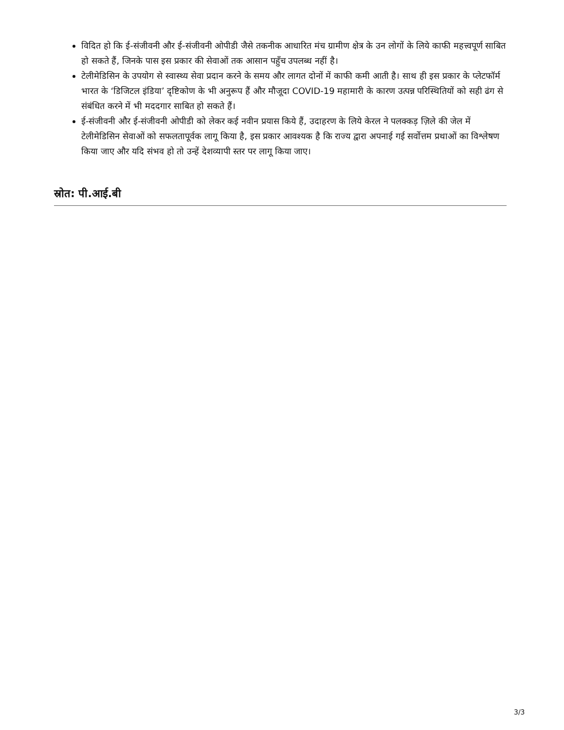विदित हो कि ई-संजीवनी और ई-संजीवनी ओपीडी जैसे तकनीक आधारित मंच ग्रामीण क्षेत्र के उन लोगों के लिये काफी महत्त्वपूर्ण साबित हो सकते हैं, जिनके पास इस प्रकार की सेवाओं तक आसान पहुँच उपलब्ध नहीं है।
टेलीमेडिसिन के उपयोग से स्वास्थ्य सेवा प्रदान करने के समय और लागत दोनों में काफी कमी आती है। साथ ही इस प्रकार के प्लेटफॉर्म भारत के ‘डिजिटल इंडिया’ दृष्टिकोण के भी अनुरूप हैं और मौजूदा COVID-19 महामारी के कारण उत्पन्न परिस्थितियों को सही ढंग से संबंधित करने में भी मददगार साबित हो सकते हैं।
ई-संजीवनी और ई-संजीवनी ओपीडी को लेकर कई नवीन प्रयास किये हैं, उदाहरण के लिये केरल ने पलक्कड़ ज़िले की जेल में टेलीमेडिसिन सेवाओं को सफलतापूर्वक लागू किया है, इस प्रकार आवश्यक है कि राज्य द्वारा अपनाई गई सर्वोत्तम प्रथाओं का विश्लेषण किया जाए और यदि संभव हो तो उन्हें देशव्यापी स्तर पर लागू किया जाए।
स्रोत: पी.आई.बी
3/3